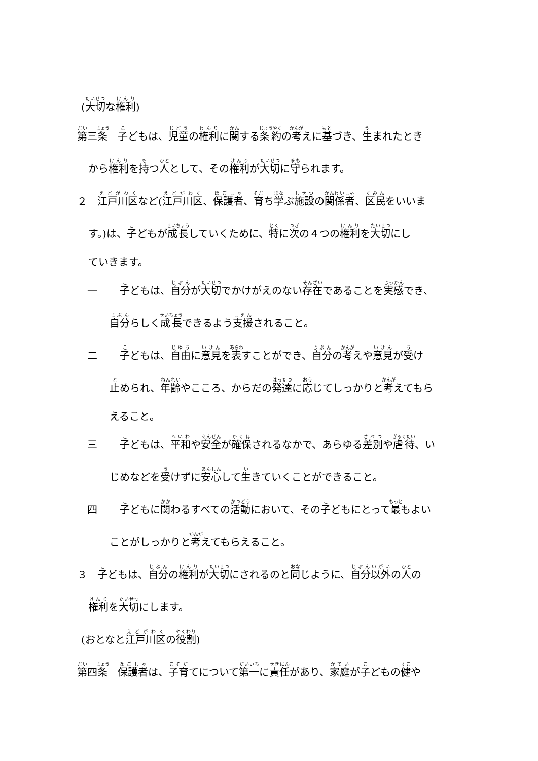(大切な権利)
第三条　子どもは、児童の権利に関する条約の考えに基づき、生まれたとき
から権利を持つ人として、その権利が大切に守られます。
２　江戸川区など(江戸川区、保護者、育ち学ぶ施設の関係者、区民をいいま
す。)は、子どもが成長していくために、特に次の４つの権利を大切にし
ていきます。
一 子どもは、自分が大切でかけがえのない存在であることを実感でき、
自分らしく成長できるよう支援されること。
二 子どもは、自由に意見を表すことができ、自分の考えや意見が受け
止められ、年齢やこころ、からだの発達に応じてしっかりと考えてもら
えること。
三 子どもは、平和や安全が確保されるなかで、あらゆる差別や虐待、い
じめなどを受けずに安心して生きていくことができること。
四 子どもに関わるすべての活動において、その子どもにとって最もよい
ことがしっかりと考えてもらえること。
３　子どもは、自分の権利が大切にされるのと同じように、自分以外の人の
権利を大切にします。
(おとなと江戸川区の役割)
第四条　保護者は、子育てについて第一に責任があり、家庭が子どもの健や